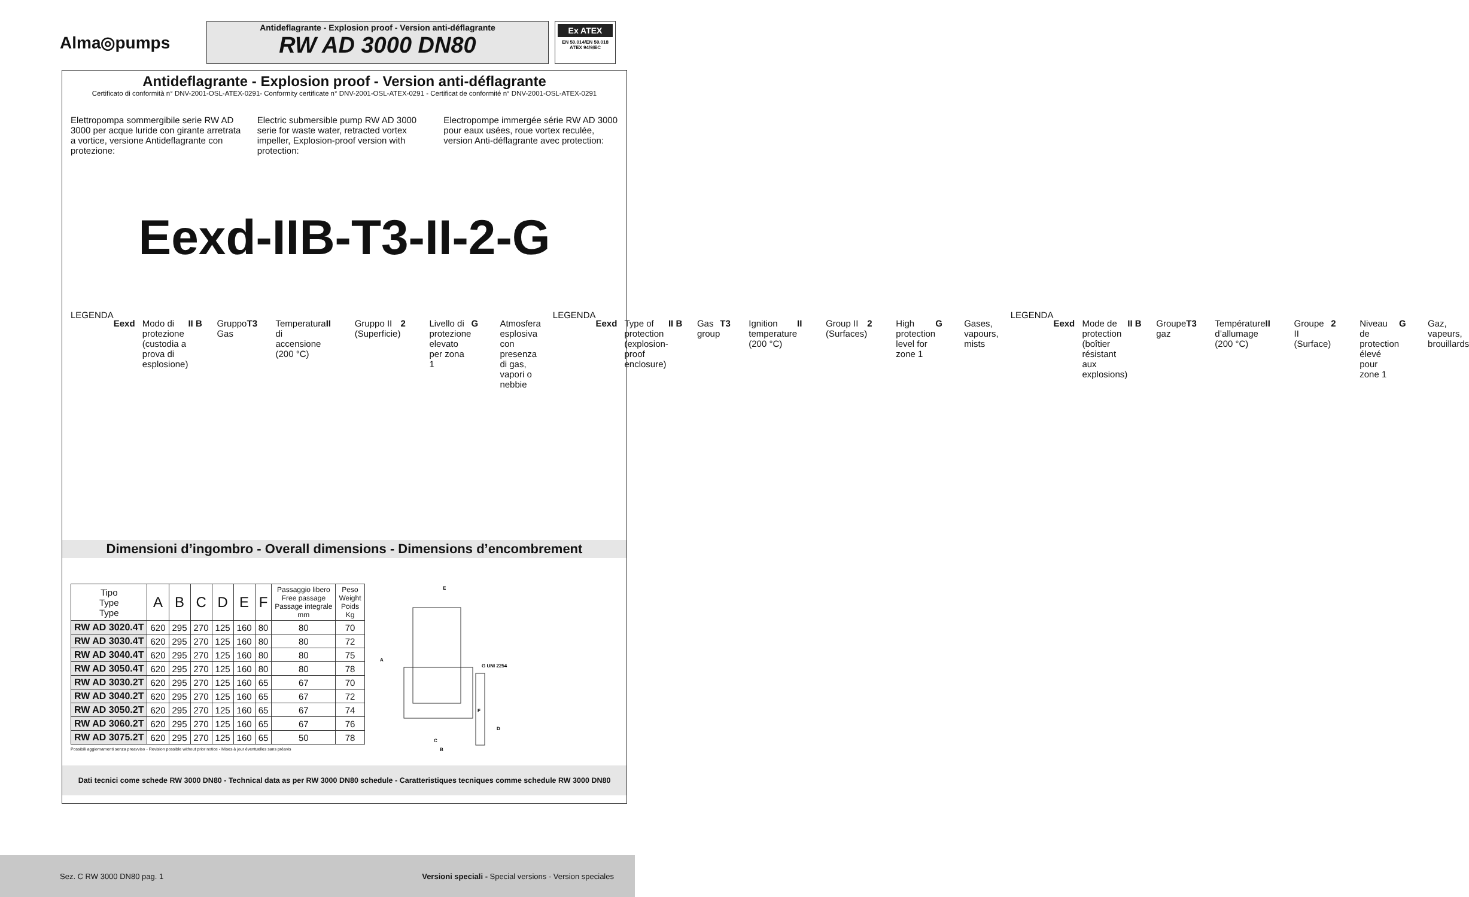Alma◎pumps
Antideflagrante - Explosion proof - Version anti-déflagrante
RW AD 3000 DN80
Ex ATEX
EN 50.014/EN 50.018
ATEX 94/9/EC
Antideflagrante - Explosion proof - Version anti-déflagrante
Certificato di conformità n° DNV-2001-OSL-ATEX-0291- Conformity certificate n° DNV-2001-OSL-ATEX-0291 - Certificat de conformité n° DNV-2001-OSL-ATEX-0291
Elettropompa sommergibile serie RW AD 3000 per acque luride con girante arretrata a vortice, versione Antideflagrante con protezione:
Electric submersible pump RW AD 3000 serie for waste water, retracted vortex impeller, Explosion-proof version with protection:
Electropompe immergée série RW AD 3000 pour eaux usées, roue vortex reculée, version Anti-déflagrante avec protection:
Eexd-IIB-T3-II-2-G
LEGENDA
Eexd Modo di protezione (custodia a prova di esplosione)
II B Gruppo Gas T3 Temperatura di accensione (200 °C)
II Gruppo II (Superficie) 2 Livello di protezione elevato per zona 1
G Atmosfera esplosiva con presenza di gas, vapori o nebbie
LEGENDA
Eexd Type of protection (explosion-proof enclosure)
II B Gas group T3 Ignition temperature (200 °C)
II Group II (Surfaces) 2 High protection level for zone 1
G Gases, vapours, mists
LEGENDA
Eexd Mode de protection (boîtier résistant aux explosions)
II B Groupe gaz T3 Température d’allumage (200 °C)
II Groupe II (Surface) 2 Niveau de protection élevé pour zone 1
G Gaz, vapeurs, brouillards
Dimensioni d’ingombro - Overall dimensions - Dimensions d’encombrement
| Tipo Type Type | A | B | C | D | E | F | Passaggio libero Free passage Passage integrale mm | Peso Weight Poids Kg |
| --- | --- | --- | --- | --- | --- | --- | --- | --- |
| RW AD 3020.4T | 620 | 295 | 270 | 125 | 160 | 80 | 80 | 70 |
| RW AD 3030.4T | 620 | 295 | 270 | 125 | 160 | 80 | 80 | 72 |
| RW AD 3040.4T | 620 | 295 | 270 | 125 | 160 | 80 | 80 | 75 |
| RW AD 3050.4T | 620 | 295 | 270 | 125 | 160 | 80 | 80 | 78 |
| RW AD 3030.2T | 620 | 295 | 270 | 125 | 160 | 65 | 67 | 70 |
| RW AD 3040.2T | 620 | 295 | 270 | 125 | 160 | 65 | 67 | 72 |
| RW AD 3050.2T | 620 | 295 | 270 | 125 | 160 | 65 | 67 | 74 |
| RW AD 3060.2T | 620 | 295 | 270 | 125 | 160 | 65 | 67 | 76 |
| RW AD 3075.2T | 620 | 295 | 270 | 125 | 160 | 65 | 50 | 78 |
Possibili aggiornamenti senza preavviso - Revision possible without prior notice - Mises à jour éventuelles sans préavis
E
A
G UNI 2254
F
D
C
B
Dati tecnici come schede RW 3000 DN80 - Technical data as per RW 3000 DN80 schedule - Caratteristiques tecniques comme schedule RW 3000 DN80
Sez. C RW 3000 DN80 pag. 1 Versioni speciali - Special versions - Version speciales